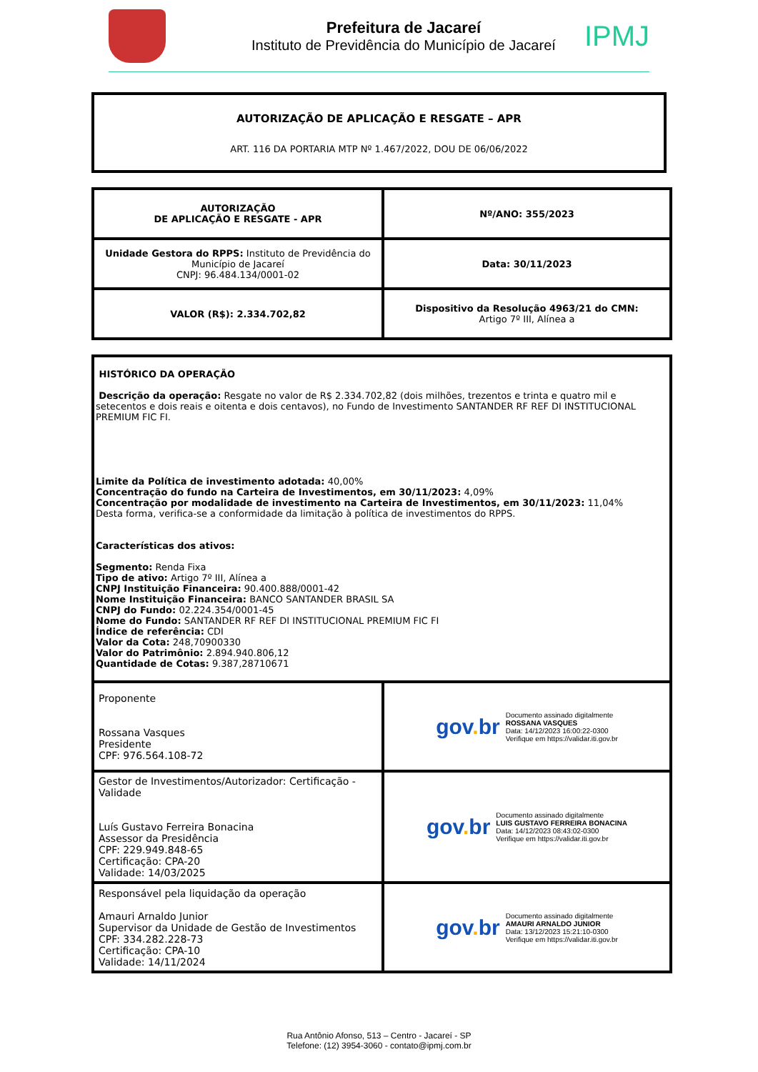Prefeitura de Jacareí
Instituto de Previdência do Município de Jacareí
IPMJ
AUTORIZAÇÃO DE APLICAÇÃO E RESGATE – APR
ART. 116 DA PORTARIA MTP Nº 1.467/2022, DOU DE 06/06/2022
| AUTORIZAÇÃO DE APLICAÇÃO E RESGATE - APR | Nº/ANO: 355/2023 |
| Unidade Gestora do RPPS: Instituto de Previdência do Município de Jacareí CNPJ: 96.484.134/0001-02 | Data: 30/11/2023 |
| VALOR (R$): 2.334.702,82 | Dispositivo da Resolução 4963/21 do CMN: Artigo 7º III, Alínea a |
| HISTÓRICO DA OPERAÇÃO Descrição da operação: Resgate no valor de R$ 2.334.702,82 (dois milhões, trezentos e trinta e quatro mil e setecentos e dois reais e oitenta e dois centavos), no Fundo de Investimento SANTANDER RF REF DI INSTITUCIONAL PREMIUM FIC FI. Limite da Política de investimento adotada: 40,00% Concentração do fundo na Carteira de Investimentos, em 30/11/2023: 4,09% Concentração por modalidade de investimento na Carteira de Investimentos, em 30/11/2023: 11,04% Desta forma, verifica-se a conformidade da limitação à política de investimentos do RPPS. Características dos ativos: Segmento: Renda Fixa Tipo de ativo: Artigo 7º III, Alínea a CNPJ Instituição Financeira: 90.400.888/0001-42 Nome Instituição Financeira: BANCO SANTANDER BRASIL SA CNPJ do Fundo: 02.224.354/0001-45 Nome do Fundo: SANTANDER RF REF DI INSTITUCIONAL PREMIUM FIC FI Índice de referência: CDI Valor da Cota: 248,70900330 Valor do Patrimônio: 2.894.940.806,12 Quantidade de Cotas: 9.387,28710671 | |
| Proponente Rossana Vasques Presidente CPF: 976.564.108-72 | gov . br Documento assinado digitalmente ROSSANA VASQUES Data: 14/12/2023 16:00:22-0300 Verifique em https://validar.iti.gov.br |
| Gestor de Investimentos/Autorizador: Certificação - Validade Luís Gustavo Ferreira Bonacina Assessor da Presidência CPF: 229.949.848-65 Certificação: CPA-20 Validade: 14/03/2025 | gov . br Documento assinado digitalmente LUIS GUSTAVO FERREIRA BONACINA Data: 14/12/2023 08:43:02-0300 Verifique em https://validar.iti.gov.br |
| Responsável pela liquidação da operação Amauri Arnaldo Junior Supervisor da Unidade de Gestão de Investimentos CPF: 334.282.228-73 Certificação: CPA-10 Validade: 14/11/2024 | gov . br Documento assinado digitalmente AMAURI ARNALDO JUNIOR Data: 13/12/2023 15:21:10-0300 Verifique em https://validar.iti.gov.br |
Rua Antônio Afonso, 513 – Centro - Jacareí - SP
Telefone: (12) 3954-3060 - contato@ipmj.com.br